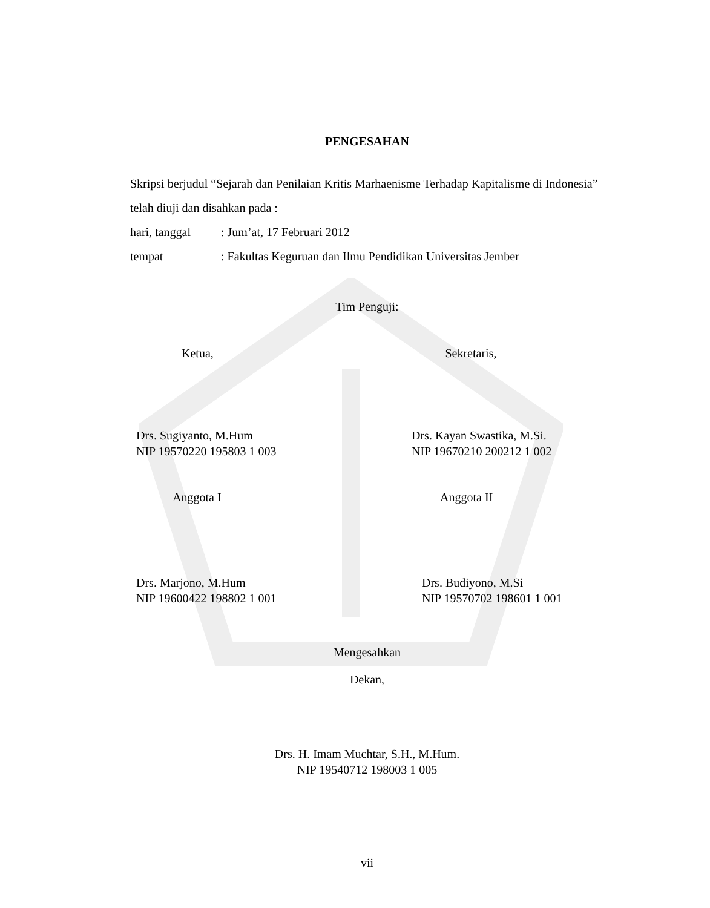PENGESAHAN
Skripsi berjudul “Sejarah dan Penilaian Kritis Marhaenisme Terhadap Kapitalisme di Indonesia” telah diuji dan disahkan pada :
hari, tanggal: Jum’at, 17 Februari 2012
tempat: Fakultas Keguruan dan Ilmu Pendidikan Universitas Jember
Tim Penguji:
Ketua, Sekretaris,
Drs. Sugiyanto, M.Hum
NIP 19570220 195803 1 003
Drs. Kayan Swastika, M.Si.
NIP 19670210 200212 1 002
Anggota I Anggota II
Drs. Marjono, M.Hum
NIP 19600422 198802 1 001
Drs. Budiyono, M.Si
NIP 19570702 198601 1 001
Mengesahkan
Dekan,
Drs. H. Imam Muchtar, S.H., M.Hum.
NIP 19540712 198003 1 005
vii